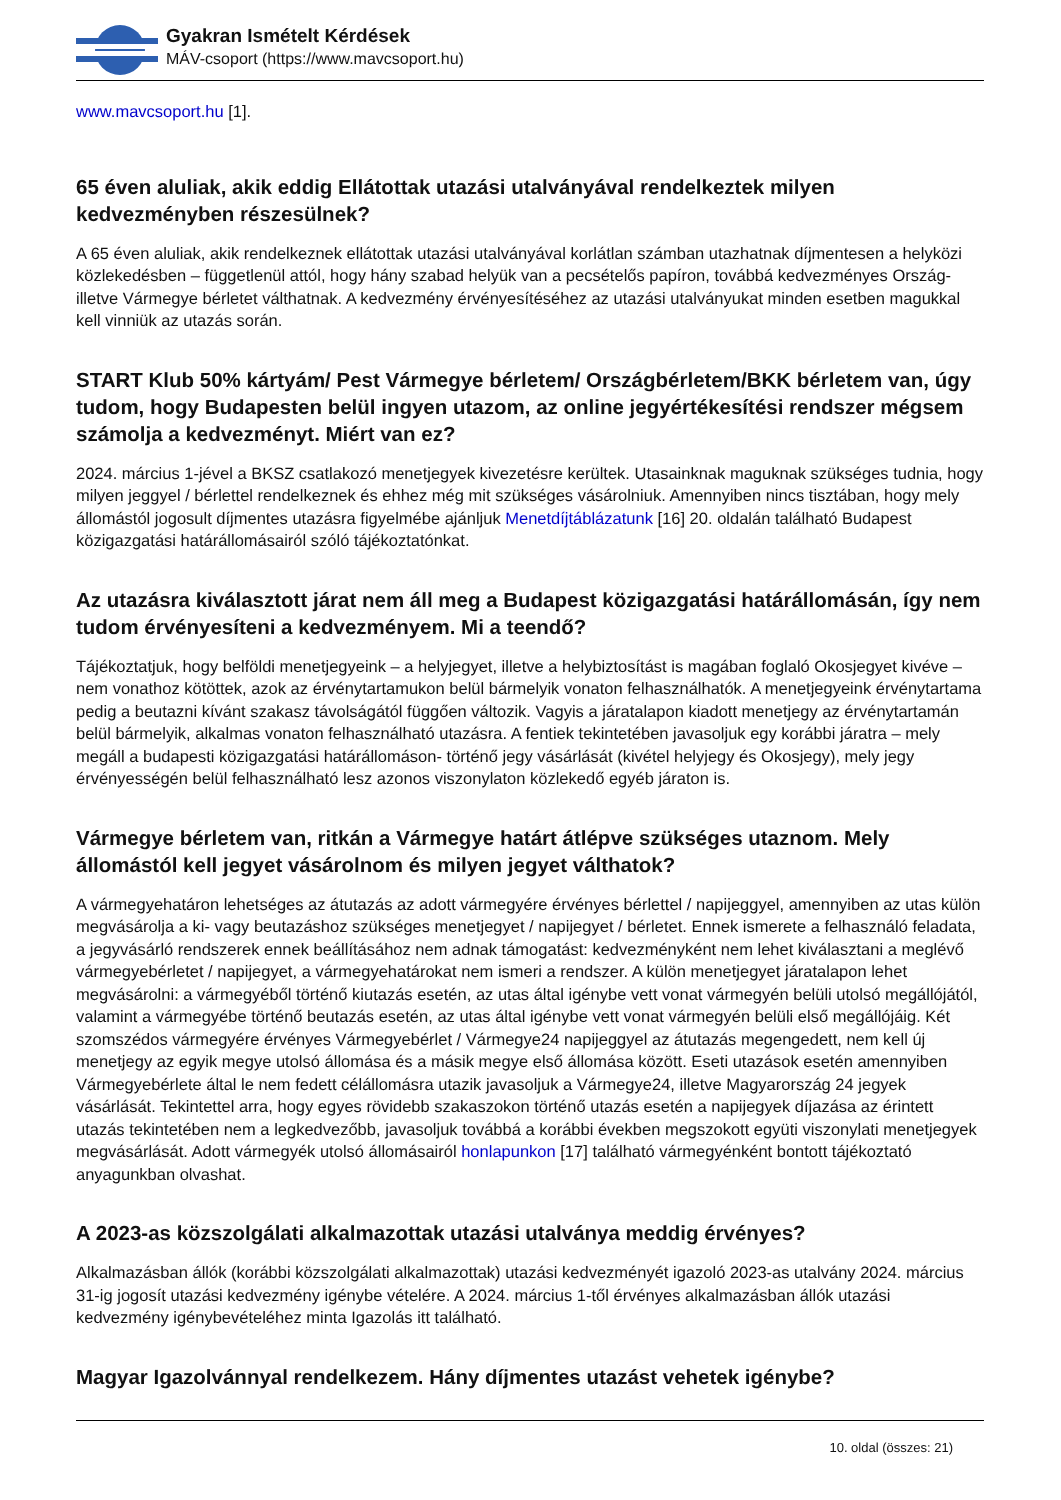Gyakran Ismételt Kérdések
MÁV-csoport (https://www.mavcsoport.hu)
www.mavcsoport.hu [1].
65 éven aluliak, akik eddig Ellátottak utazási utalványával rendelkeztek milyen kedvezményben részesülnek?
A 65 éven aluliak, akik rendelkeznek ellátottak utazási utalványával korlátlan számban utazhatnak díjmentesen a helyközi közlekedésben – függetlenül attól, hogy hány szabad helyük van a pecsételős papíron, továbbá kedvezményes Ország-illetve Vármegye bérletet válthatnak. A kedvezmény érvényesítéséhez az utazási utalványukat minden esetben magukkal kell vinniük az utazás során.
START Klub 50% kártyám/ Pest Vármegye bérletem/ Országbérletem/BKK bérletem van, úgy tudom, hogy Budapesten belül ingyen utazom, az online jegyértékesítési rendszer mégsem számolja a kedvezményt. Miért van ez?
2024. március 1-jével a BKSZ csatlakozó menetjegyek kivezetésre kerültek. Utasainknak maguknak szükséges tudnia, hogy milyen jeggyel / bérlettel rendelkeznek és ehhez még mit szükséges vásárolniuk. Amennyiben nincs tisztában, hogy mely állomástól jogosult díjmentes utazásra figyelmébe ajánljuk Menetdíjtáblázatunk [16] 20. oldalán található Budapest közigazgatási határállomásairól szóló tájékoztatónkat.
Az utazásra kiválasztott járat nem áll meg a Budapest közigazgatási határállomásán, így nem tudom érvényesíteni a kedvezményem. Mi a teendő?
Tájékoztatjuk, hogy belföldi menetjegyeink – a helyjegyet, illetve a helybiztosítást is magában foglaló Okosjegyet kivéve – nem vonathoz kötöttek, azok az érvénytartamukon belül bármelyik vonaton felhasználhatók. A menetjegyeink érvénytartama pedig a beutazni kívánt szakasz távolságától függően változik. Vagyis a járatalapon kiadott menetjegy az érvénytartamán belül bármelyik, alkalmas vonaton felhasználható utazásra. A fentiek tekintetében javasoljuk egy korábbi járatra – mely megáll a budapesti közigazgatási határállomáson- történő jegy vásárlását (kivétel helyjegy és Okosjegy), mely jegy érvényességén belül felhasználható lesz azonos viszonylaton közlekedő egyéb járaton is.
Vármegye bérletem van, ritkán a Vármegye határt átlépve szükséges utaznom. Mely állomástól kell jegyet vásárolnom és milyen jegyet válthatok?
A vármegyehatáron lehetséges az átutazás az adott vármegyére érvényes bérlettel / napijeggyel, amennyiben az utas külön megvásárolja a ki- vagy beutazáshoz szükséges menetjegyet / napijegyet / bérletet. Ennek ismerete a felhasználó feladata, a jegyvásárló rendszerek ennek beállításához nem adnak támogatást: kedvezményként nem lehet kiválasztani a meglévő vármegyebérletet / napijegyet, a vármegyehatárokat nem ismeri a rendszer. A külön menetjegyet járatalapon lehet megvásárolni: a vármegyéből történő kiutazás esetén, az utas által igénybe vett vonat vármegyén belüli utolsó megállójától, valamint a vármegyébe történő beutazás esetén, az utas által igénybe vett vonat vármegyén belüli első megállójáig. Két szomszédos vármegyére érvényes Vármegyebérlet / Vármegye24 napijeggyel az átutazás megengedett, nem kell új menetjegy az egyik megye utolsó állomása és a másik megye első állomása között. Eseti utazások esetén amennyiben Vármegyebérlete által le nem fedett célállomásra utazik javasoljuk a Vármegye24, illetve Magyarország 24 jegyek vásárlását. Tekintettel arra, hogy egyes rövidebb szakaszokon történő utazás esetén a napijegyek díjazása az érintett utazás tekintetében nem a legkedvezőbb, javasoljuk továbbá a korábbi években megszokott együti viszonylati menetjegyek megvásárlását. Adott vármegyék utolsó állomásairól honlapunkon [17] található vármegyénként bontott tájékoztató anyagunkban olvashat.
A 2023-as közszolgálati alkalmazottak utazási utalványa meddig érvényes?
Alkalmazásban állók (korábbi közszolgálati alkalmazottak) utazási kedvezményét igazoló 2023-as utalvány 2024. március 31-ig jogosít utazási kedvezmény igénybe vételére. A 2024. március 1-től érvényes alkalmazásban állók utazási kedvezmény igénybevételéhez minta Igazolás itt található.
Magyar Igazolvánnyal rendelkezem. Hány díjmentes utazást vehetek igénybe?
10. oldal (összes: 21)